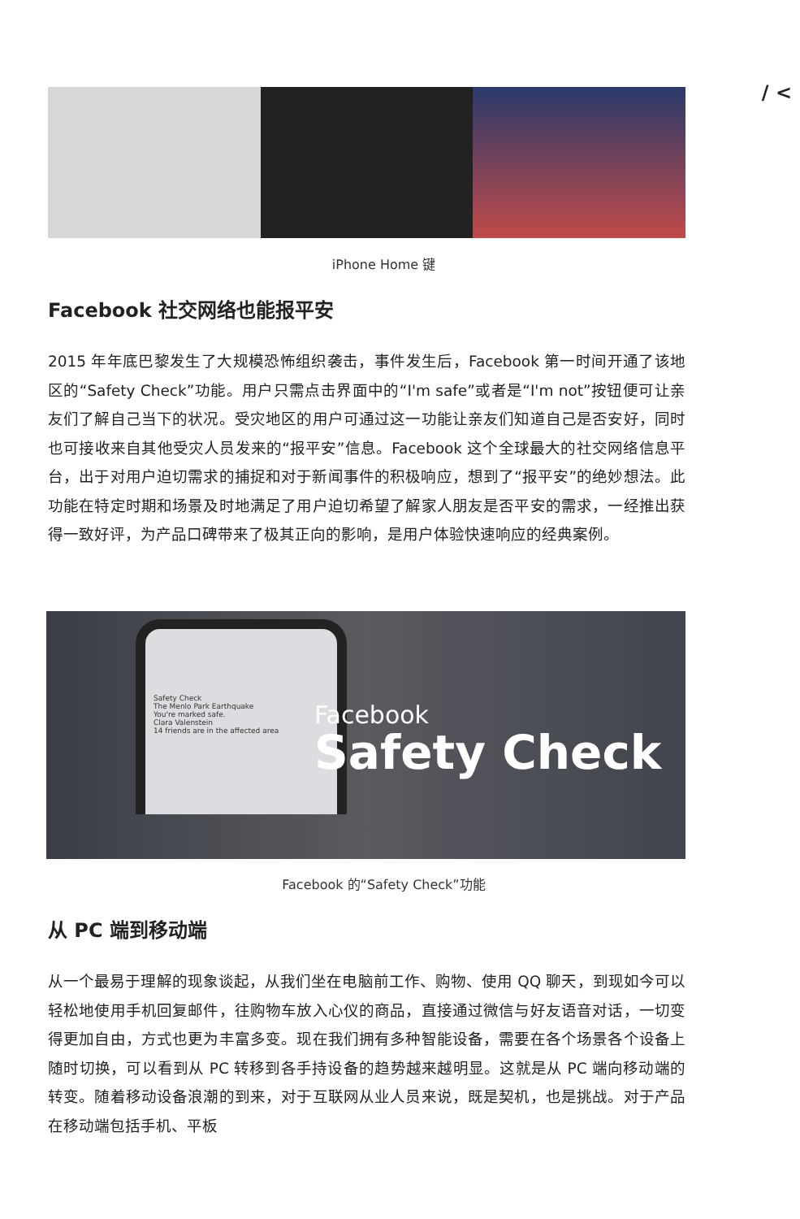/ <
iPhone Home 键
Facebook 社交网络也能报平安
2015 年年底巴黎发生了大规模恐怖组织袭击，事件发生后，Facebook 第一时间开通了该地区的“Safety Check”功能。用户只需点击界面中的“I'm safe”或者是“I'm not”按钮便可让亲友们了解自己当下的状况。受灾地区的用户可通过这一功能让亲友们知道自己是否安好，同时也可接收来自其他受灾人员发来的“报平安”信息。Facebook 这个全球最大的社交网络信息平台，出于对用户迫切需求的捕捉和对于新闻事件的积极响应，想到了“报平安”的绝妙想法。此功能在特定时期和场景及时地满足了用户迫切希望了解家人朋友是否平安的需求，一经推出获得一致好评，为产品口碑带来了极其正向的影响，是用户体验快速响应的经典案例。
Safety Check
The Menlo Park Earthquake
You're marked safe.
Clara Valenstein
14 friends are in the affected area
Facebook
Safety Check
Facebook 的“Safety Check”功能
从 PC 端到移动端
从一个最易于理解的现象谈起，从我们坐在电脑前工作、购物、使用 QQ 聊天，到现如今可以轻松地使用手机回复邮件，往购物车放入心仪的商品，直接通过微信与好友语音对话，一切变得更加自由，方式也更为丰富多变。现在我们拥有多种智能设备，需要在各个场景各个设备上随时切换，可以看到从 PC 转移到各手持设备的趋势越来越明显。这就是从 PC 端向移动端的转变。随着移动设备浪潮的到来，对于互联网从业人员来说，既是契机，也是挑战。对于产品在移动端包括手机、平板